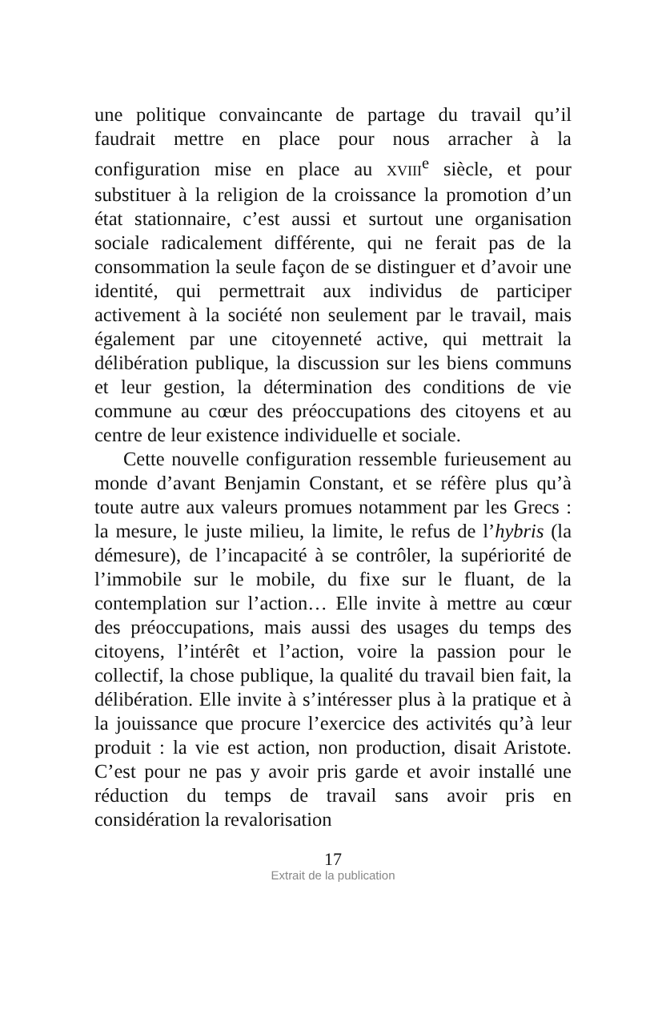une politique convaincante de partage du travail qu’il faudrait mettre en place pour nous arracher à la configuration mise en place au XVIII<sup>e</sup> siècle, et pour substituer à la religion de la croissance la promotion d’un état stationnaire, c’est aussi et surtout une organisation sociale radicalement différente, qui ne ferait pas de la consommation la seule façon de se distinguer et d’avoir une identité, qui permettrait aux individus de participer activement à la société non seulement par le travail, mais également par une citoyenneté active, qui mettrait la délibération publique, la discussion sur les biens communs et leur gestion, la détermination des conditions de vie commune au cœur des préoccupations des citoyens et au centre de leur existence individuelle et sociale.
Cette nouvelle configuration ressemble furieusement au monde d’avant Benjamin Constant, et se réfère plus qu’à toute autre aux valeurs promues notamment par les Grecs : la mesure, le juste milieu, la limite, le refus de l’hybris (la démesure), de l’incapacité à se contrôler, la supériorité de l’immobile sur le mobile, du fixe sur le fluant, de la contemplation sur l’action… Elle invite à mettre au cœur des préoccupations, mais aussi des usages du temps des citoyens, l’intérêt et l’action, voire la passion pour le collectif, la chose publique, la qualité du travail bien fait, la délibération. Elle invite à s’intéresser plus à la pratique et à la jouissance que procure l’exercice des activités qu’à leur produit : la vie est action, non production, disait Aristote. C’est pour ne pas y avoir pris garde et avoir installé une réduction du temps de travail sans avoir pris en considération la revalorisation
17
Extrait de la publication